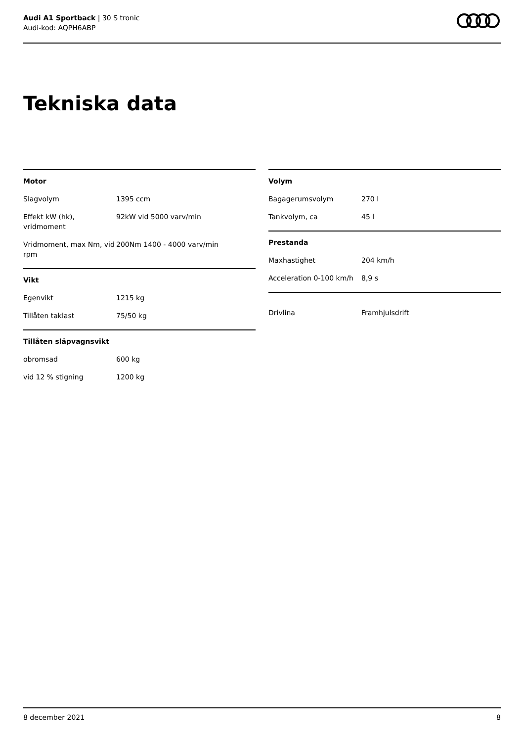Audi A1 Sportback | 30 S tronic
Audi-kod: AQPH6ABP
Tekniska data
| Motor | |
| --- | --- |
| Slagvolym | 1395 ccm |
| Effekt kW (hk), vridmoment | 92kW vid 5000 varv/min |
| Vridmoment, max Nm, vid rpm | 200Nm 1400 - 4000 varv/min |
| Vikt | |
| Egenvikt | 1215 kg |
| Tillåten taklast | 75/50 kg |
| Tillåten släpvagnsvikt | |
| obromsad | 600 kg |
| vid 12 % stigning | 1200 kg |
| Volym | |
| --- | --- |
| Bagagerumsvolym | 270 l |
| Tankvolym, ca | 45 l |
| Prestanda | |
| Maxhastighet | 204 km/h |
| Acceleration 0-100 km/h | 8,9 s |
| Drivlina | Framhjulsdrift |
8 december 2021 8